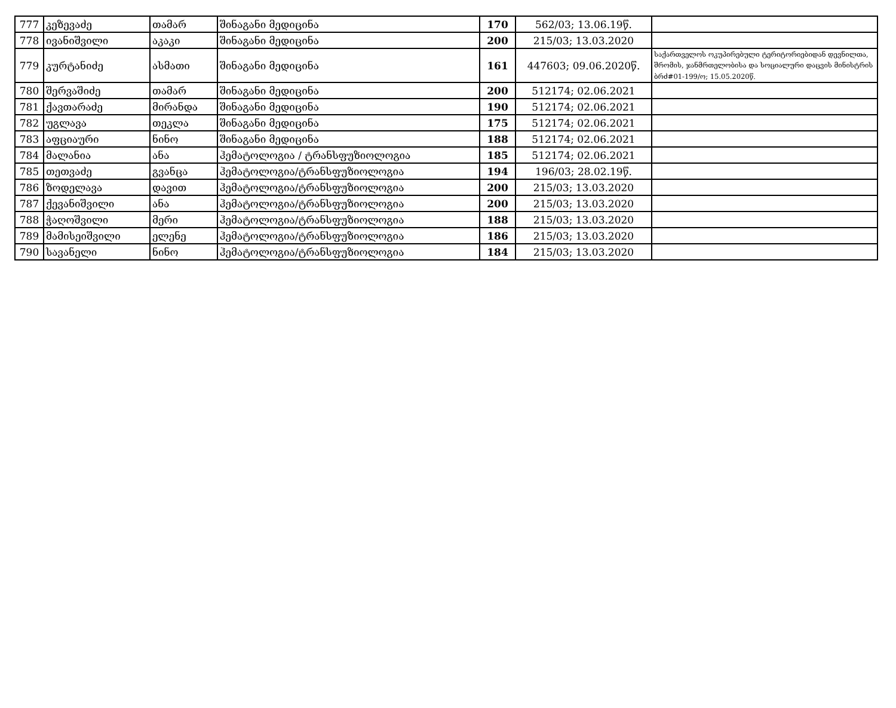| 777 | კეზევაძე | თამარ | შინაგანი მედიცინა | 170 | 562/03; 13.06.19წ. | |
| 778 | ივანიშვილი | აკაკი | შინაგანი მედიცინა | 200 | 215/03; 13.03.2020 | |
| 779 | კურტანიძე | ასმათი | შინაგანი მედიცინა | 161 | 447603; 09.06.2020წ. | საქართველოს ოკუპირებული ტერიტორიებიდან დევნილთა, შრომის, ჯანმრთელობისა და სოციალური დაცვის მინისტრის ბრძ#01-199/ო; 15.05.2020წ. |
| 780 | შერვაშიძე | თამარ | შინაგანი მედიცინა | 200 | 512174; 02.06.2021 | |
| 781 | ქავთარაძე | მირანდა | შინაგანი მედიცინა | 190 | 512174; 02.06.2021 | |
| 782 | უგლავა | თეკლა | შინაგანი მედიცინა | 175 | 512174; 02.06.2021 | |
| 783 | აფციაური | ნინო | შინაგანი მედიცინა | 188 | 512174; 02.06.2021 | |
| 784 | მალანია | ანა | ჰემატოლოგია / ტრანსფუზიოლოგია | 185 | 512174; 02.06.2021 | |
| 785 | თეთვაძე | გვანცა | ჰემატოლოგია/ტრანსფუზიოლოგია | 194 | 196/03; 28.02.19წ. | |
| 786 | ზოდელავა | დავით | ჰემატოლოგია/ტრანსფუზიოლოგია | 200 | 215/03; 13.03.2020 | |
| 787 | ქევანიშვილი | ანა | ჰემატოლოგია/ტრანსფუზიოლოგია | 200 | 215/03; 13.03.2020 | |
| 788 | ჭაღოშვილი | მერი | ჰემატოლოგია/ტრანსფუზიოლოგია | 188 | 215/03; 13.03.2020 | |
| 789 | მამისეიშვილი | ელენე | ჰემატოლოგია/ტრანსფუზიოლოგია | 186 | 215/03; 13.03.2020 | |
| 790 | სავანელი | ნინო | ჰემატოლოგია/ტრანსფუზიოლოგია | 184 | 215/03; 13.03.2020 | |